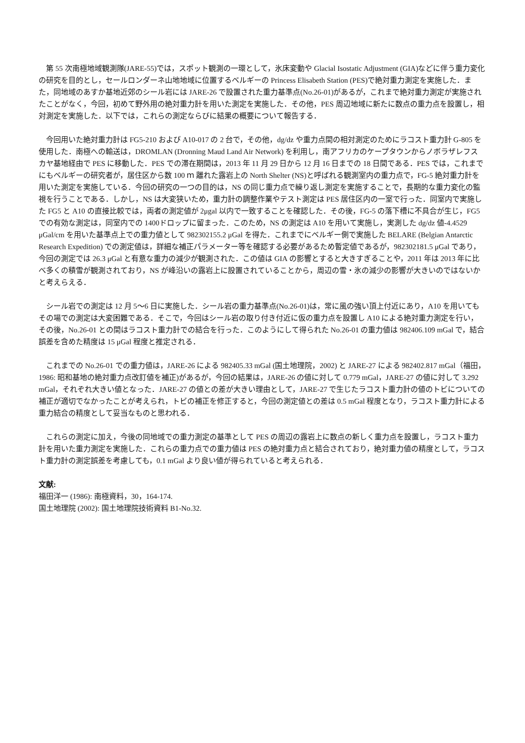第 55 次南極地域観測隊(JARE-55)では，スポット観測の一環として，氷床変動や Glacial Isostatic Adjustment (GIA)などに伴う重力変化の研究を目的とし，セールロンダーネ山地地域に位置するベルギーの Princess Elisabeth Station (PES)で絶対重力測定を実施した．また，同地域のあすか基地近郊のシール岩には JARE-26 で設置された重力基準点(No.26-01)があるが，これまで絶対重力測定が実施されたことがなく，今回，初めて野外用の絶対重力計を用いた測定を実施した．その他，PES 周辺地域に新たに数点の重力点を設置し，相対測定を実施した．以下では，これらの測定ならびに結果の概要について報告する．
今回用いた絶対重力計は FG5-210 および A10-017 の 2 台で，その他，dg/dz や重力点間の相対測定のためにラコスト重力計 G-805 を使用した．南極への輸送は，DROMLAN (Dronning Maud Land Air Network) を利用し，南アフリカのケープタウンからノボラザレフスカヤ基地経由で PES に移動した．PES での滞在期間は，2013 年 11 月 29 日から 12 月 16 日までの 18 日間である．PES では，これまでにもベルギーの研究者が，居住区から数 100 ｍ 離れた露岩上の North Shelter (NS)と呼ばれる観測室内の重力点で，FG-5 絶対重力計を用いた測定を実施している．今回の研究の一つの目的は，NS の同じ重力点で繰り返し測定を実施することで，長期的な重力変化の監視を行うことである．しかし，NS は大変狭いため，重力計の調整作業やテスト測定は PES 居住区内の一室で行った．同室内で実施した FG5 と A10 の直接比較では，両者の測定値が 2μgal 以内で一致することを確認した．その後，FG-5 の落下槽に不具合が生じ，FG5 での有効な測定は，同室内での 1400ドロップに留まった．このため，NS の測定は A10 を用いて実施し，実測した dg/dz 値-4.4529 μGal/cm を用いた基準点上での重力値として 982302155.2 μGal を得た．これまでにベルギー側で実施した BELARE (Belgian Antarctic Research Expedition) での測定値は，詳細な補正パラメーター等を確認する必要があるため暫定値であるが，982302181.5 μGal であり，今回の測定では 26.3 μGal と有意な重力の減少が観測された．この値は GIA の影響とすると大きすぎることや，2011 年は 2013 年に比べ多くの積雪が観測されており，NS が峰沿いの露岩上に設置されていることから，周辺の雪・氷の減少の影響が大きいのではないかと考えらえる．
シール岩での測定は 12 月 5〜6 日に実施した．シール岩の重力基準点(No.26-01)は，常に風の強い頂上付近にあり，A10 を用いてもその場での測定は大変困難である．そこで，今回はシール岩の取り付き付近に仮の重力点を設置し A10 による絶対重力測定を行い，その後，No.26-01 との間はラコスト重力計での結合を行った．このようにして得られた No.26-01 の重力値は 982406.109 mGal で，結合誤差を含めた精度は 15 μGal 程度と推定される．
これまでの No.26-01 での重力値は，JARE-26 による 982405.33 mGal (国土地理院，2002) と JARE-27 による 982402.817 mGal（福田，1986: 昭和基地の絶対重力点改訂値を補正)があるが，今回の結果は，JARE-26 の値に対して 0.779 mGal，JARE-27 の値に対して 3.292 mGal，それぞれ大きい値となった．JARE-27 の値との差が大きい理由として，JARE-27 で生じたラコスト重力計の値のトビについての補正が適切でなかったことが考えられ，トビの補正を修正すると，今回の測定値との差は 0.5 mGal 程度となり，ラコスト重力計による重力結合の精度として妥当なものと思われる．
これらの測定に加え，今後の同地域での重力測定の基準として PES の周辺の露岩上に数点の新しく重力点を設置し，ラコスト重力計を用いた重力測定を実施した．これらの重力点での重力値は PES の絶対重力点と結合されており，絶対重力値の精度として，ラコスト重力計の測定誤差を考慮しても，0.1 mGal より良い値が得られていると考えられる．
文献:
福田洋一 (1986): 南極資料，30，164-174.
国土地理院 (2002): 国土地理院技術資料 B1-No.32.